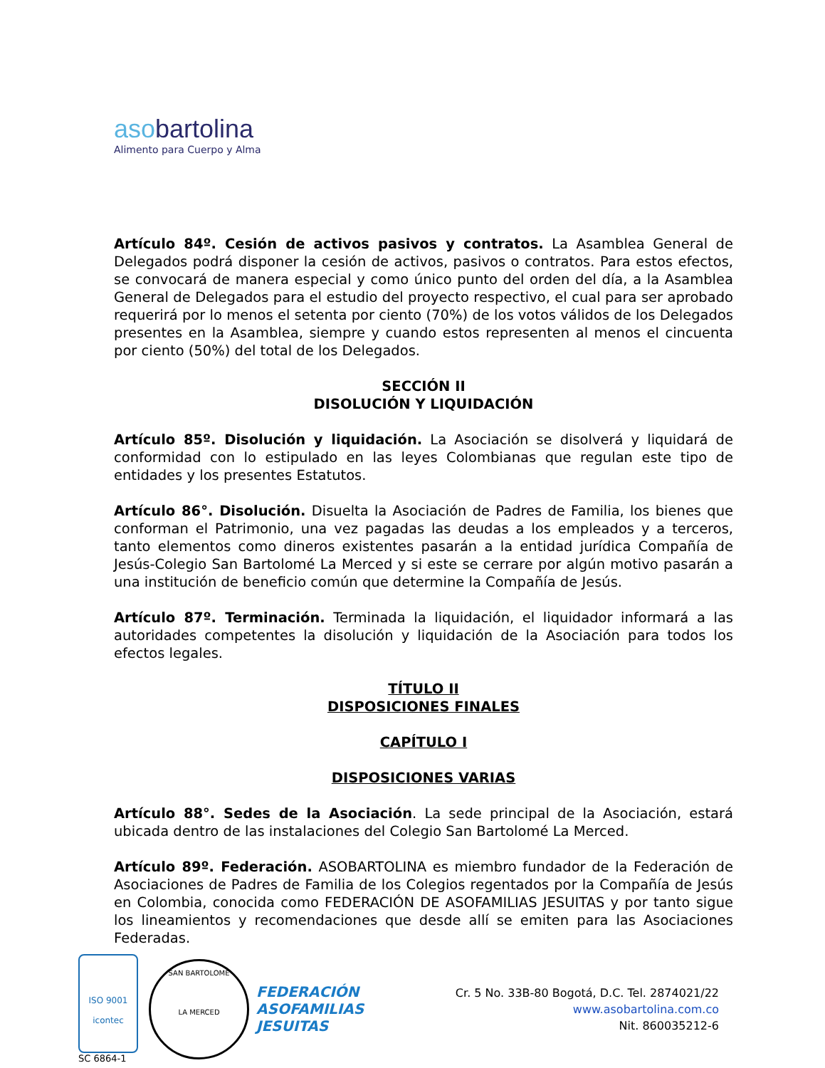asobartolina
Alimento para Cuerpo y Alma
Artículo 84º. Cesión de activos pasivos y contratos. La Asamblea General de Delegados podrá disponer la cesión de activos, pasivos o contratos. Para estos efectos, se convocará de manera especial y como único punto del orden del día, a la Asamblea General de Delegados para el estudio del proyecto respectivo, el cual para ser aprobado requerirá por lo menos el setenta por ciento (70%) de los votos válidos de los Delegados presentes en la Asamblea, siempre y cuando estos representen al menos el cincuenta por ciento (50%) del total de los Delegados.
SECCIÓN II
DISOLUCIÓN Y LIQUIDACIÓN
Artículo 85º. Disolución y liquidación. La Asociación se disolverá y liquidará de conformidad con lo estipulado en las leyes Colombianas que regulan este tipo de entidades y los presentes Estatutos.
Artículo 86°. Disolución. Disuelta la Asociación de Padres de Familia, los bienes que conforman el Patrimonio, una vez pagadas las deudas a los empleados y a terceros, tanto elementos como dineros existentes pasarán a la entidad jurídica Compañía de Jesús-Colegio San Bartolomé La Merced y si este se cerrare por algún motivo pasarán a una institución de beneficio común que determine la Compañía de Jesús.
Artículo 87º. Terminación. Terminada la liquidación, el liquidador informará a las autoridades competentes la disolución y liquidación de la Asociación para todos los efectos legales.
TÍTULO II
DISPOSICIONES FINALES
CAPÍTULO I
DISPOSICIONES VARIAS
Artículo 88°. Sedes de la Asociación. La sede principal de la Asociación, estará ubicada dentro de las instalaciones del Colegio San Bartolomé La Merced.
Artículo 89º. Federación. ASOBARTOLINA es miembro fundador de la Federación de Asociaciones de Padres de Familia de los Colegios regentados por la Compañía de Jesús en Colombia, conocida como FEDERACIÓN DE ASOFAMILIAS JESUITAS y por tanto sigue los lineamientos y recomendaciones que desde allí se emiten para las Asociaciones Federadas.
ISO 9001
icontec
SC 6864-1
SAN BARTOLOMÉ
LA MERCED
FEDERACIÓN
ASOFAMILIAS
JESUITAS
Cr. 5 No. 33B-80 Bogotá, D.C. Tel. 2874021/22
www.asobartolina.com.co
Nit. 860035212-6